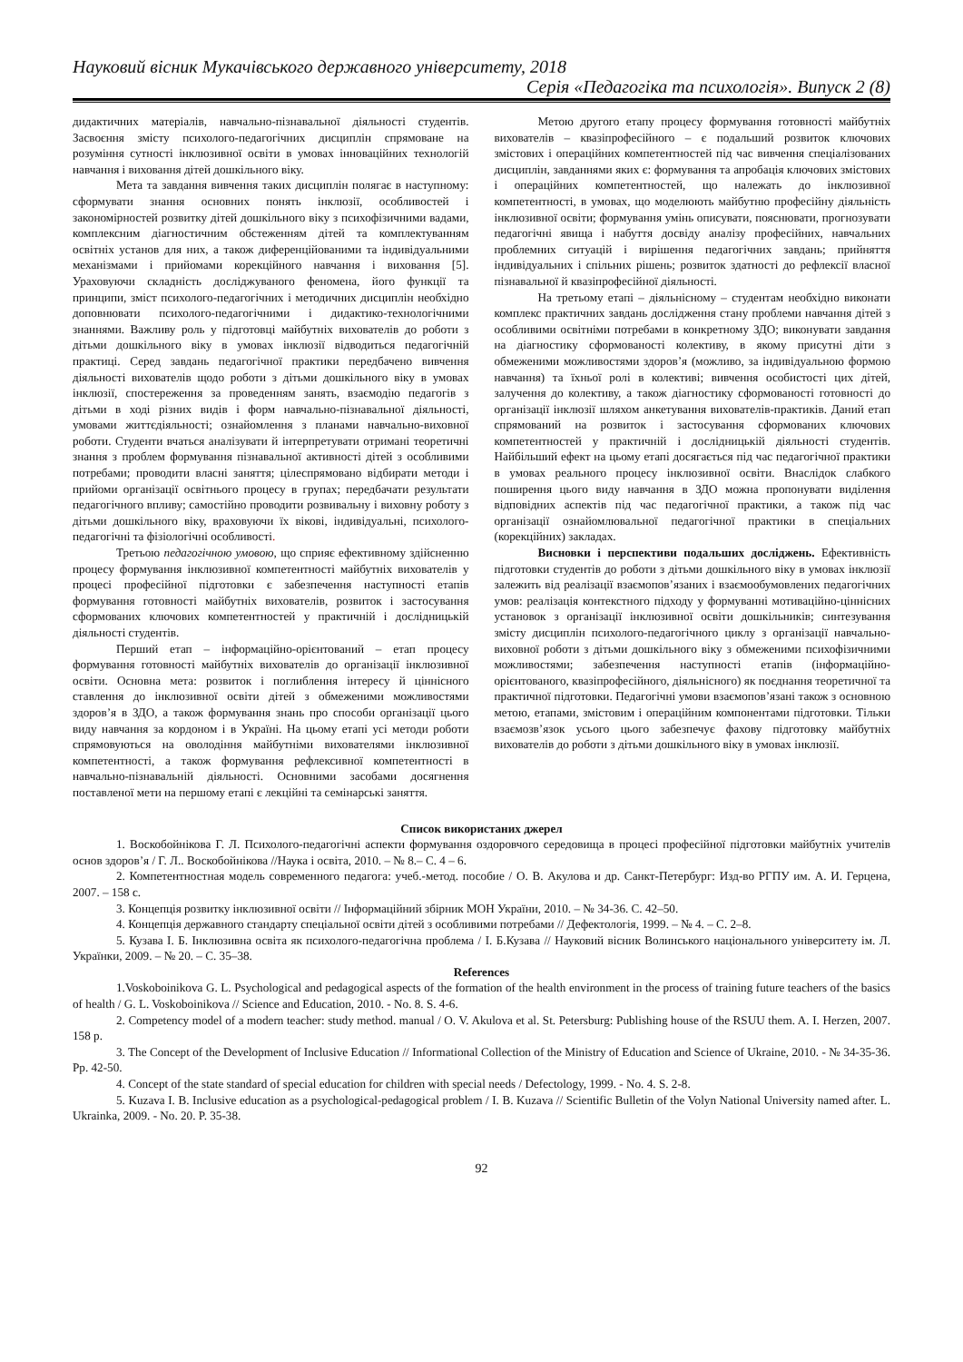Науковий вісник Мукачівського державного університету, 2018
Серія «Педагогіка та психологія». Випуск 2 (8)
дидактичних матеріалів, навчально-пізнавальної діяльності студентів. Засвоєння змісту психолого-педагогічних дисциплін спрямоване на розуміння сутності інклюзивної освіти в умовах інноваційних технологій навчання і виховання дітей дошкільного віку.
Мета та завдання вивчення таких дисциплін полягає в наступному: сформувати знання основних понять інклюзії, особливостей і закономірностей розвитку дітей дошкільного віку з психофізичними вадами, комплексним діагностичним обстеженням дітей та комплектуванням освітніх установ для них, а також диференційованими та індивідуальними механізмами і прийомами корекційного навчання і виховання [5]. Ураховуючи складність досліджуваного феномена, його функції та принципи, зміст психолого-педагогічних і методичних дисциплін необхідно доповнювати психолого-педагогічними і дидактико-технологічними знаннями. Важливу роль у підготовці майбутніх вихователів до роботи з дітьми дошкільного віку в умовах інклюзії відводиться педагогічній практиці. Серед завдань педагогічної практики передбачено вивчення діяльності вихователів щодо роботи з дітьми дошкільного віку в умовах інклюзії, спостереження за проведенням занять, взаємодію педагогів з дітьми в ході різних видів і форм навчально-пізнавальної діяльності, умовами життєдіяльності; ознайомлення з планами навчально-виховної роботи. Студенти вчаться аналізувати й інтерпретувати отримані теоретичні знання з проблем формування пізнавальної активності дітей з особливими потребами; проводити власні заняття; цілеспрямовано відбирати методи і прийоми організації освітнього процесу в групах; передбачати результати педагогічного впливу; самостійно проводити розвивальну і виховну роботу з дітьми дошкільного віку, враховуючи їх вікові, індивідуальні, психолого-педагогічні та фізіологічні особливості.
Третьою педагогічною умовою, що сприяє ефективному здійсненню процесу формування інклюзивної компетентності майбутніх вихователів у процесі професійної підготовки є забезпечення наступності етапів формування готовності майбутніх вихователів, розвиток і застосування сформованих ключових компетентностей у практичній і дослідницькій діяльності студентів.
Перший етап – інформаційно-орієнтований – етап процесу формування готовності майбутніх вихователів до організації інклюзивної освіти. Основна мета: розвиток і поглиблення інтересу й ціннісного ставлення до інклюзивної освіти дітей з обмеженими можливостями здоров’я в ЗДО, а також формування знань про способи організації цього виду навчання за кордоном і в Україні. На цьому етапі усі методи роботи спрямовуються на оволодіння майбутніми вихователями інклюзивної компетентності, а також формування рефлексивної компетентності в навчально-пізнавальній діяльності. Основними засобами досягнення поставленої мети на першому етапі є лекційні та семінарські заняття.
Метою другого етапу процесу формування готовності майбутніх вихователів – квазіпрофесійного – є подальший розвиток ключових змістових і операційних компетентностей під час вивчення спеціалізованих дисциплін, завданнями яких є: формування та апробація ключових змістових і операційних компетентностей, що належать до інклюзивної компетентності, в умовах, що моделюють майбутню професійну діяльність інклюзивної освіти; формування умінь описувати, пояснювати, прогнозувати педагогічні явища і набуття досвіду аналізу професійних, навчальних проблемних ситуацій і вирішення педагогічних завдань; прийняття індивідуальних і спільних рішень; розвиток здатності до рефлексії власної пізнавальної й квазіпрофесійної діяльності.
На третьому етапі – діяльнісному – студентам необхідно виконати комплекс практичних завдань дослідження стану проблеми навчання дітей з особливими освітніми потребами в конкретному ЗДО; виконувати завдання на діагностику сформованості колективу, в якому присутні діти з обмеженими можливостями здоров’я (можливо, за індивідуальною формою навчання) та їхньої ролі в колективі; вивчення особистості цих дітей, залучення до колективу, а також діагностику сформованості готовності до організації інклюзії шляхом анкетування вихователів-практиків. Даний етап спрямований на розвиток і застосування сформованих ключових компетентностей у практичній і дослідницькій діяльності студентів. Найбільший ефект на цьому етапі досягається під час педагогічної практики в умовах реального процесу інклюзивної освіти. Внаслідок слабкого поширення цього виду навчання в ЗДО можна пропонувати виділення відповідних аспектів під час педагогічної практики, а також під час організації ознайомлювальної педагогічної практики в спеціальних (корекційних) закладах.
Висновки і перспективи подальших досліджень. Ефективність підготовки студентів до роботи з дітьми дошкільного віку в умовах інклюзії залежить від реалізації взаємопов’язаних і взаємообумовлених педагогічних умов: реалізація контекстного підходу у формуванні мотиваційно-ціннісних установок з організації інклюзивної освіти дошкільників; синтезування змісту дисциплін психолого-педагогічного циклу з організації навчально-виховної роботи з дітьми дошкільного віку з обмеженими психофізичними можливостями; забезпечення наступності етапів (інформаційно-орієнтованого, квазіпрофесійного, діяльнісного) як поєднання теоретичної та практичної підготовки. Педагогічні умови взаємопов’язані також з основною метою, етапами, змістовим і операційним компонентами підготовки. Тільки взаємозв’язок усього цього забезпечує фахову підготовку майбутніх вихователів до роботи з дітьми дошкільного віку в умовах інклюзії.
Список використаних джерел
1. Воскобойнікова Г. Л. Психолого-педагогічні аспекти формування оздоровчого середовища в процесі професійної підготовки майбутніх учителів основ здоров’я / Г. Л.. Воскобойнікова //Наука і освіта, 2010. – № 8.– С. 4 – 6.
2. Компетентностная модель современного педагога: учеб.-метод. пособие / О. В. Акулова и др. Санкт-Петербург: Изд-во РГПУ им. А. И. Герцена, 2007. – 158 с.
3. Концепція розвитку інклюзивної освіти // Інформаційний збірник МОН України, 2010. – № 34-36. С. 42–50.
4. Концепція державного стандарту спеціальної освіти дітей з особливими потребами // Дефектологія, 1999. – № 4. – С. 2–8.
5. Кузава І. Б. Інклюзивна освіта як психолого-педагогічна проблема / І. Б.Кузава // Науковий вісник Волинського національного університету ім. Л. Українки, 2009. – № 20. – С. 35–38.
References
1.Voskoboinikova G. L. Psychological and pedagogical aspects of the formation of the health environment in the process of training future teachers of the basics of health / G. L. Voskoboinikova // Science and Education, 2010. - No. 8. S. 4-6.
2. Competency model of a modern teacher: study method. manual / O. V. Akulova et al. St. Petersburg: Publishing house of the RSUU them. A. I. Herzen, 2007. 158 p.
3. The Concept of the Development of Inclusive Education // Informational Collection of the Ministry of Education and Science of Ukraine, 2010. - № 34-35-36. Pp. 42-50.
4. Concept of the state standard of special education for children with special needs / Defectology, 1999. - No. 4. S. 2-8.
5. Kuzava I. B. Inclusive education as a psychological-pedagogical problem / I. B. Kuzava // Scientific Bulletin of the Volyn National University named after. L. Ukrainka, 2009. - No. 20. P. 35-38.
92